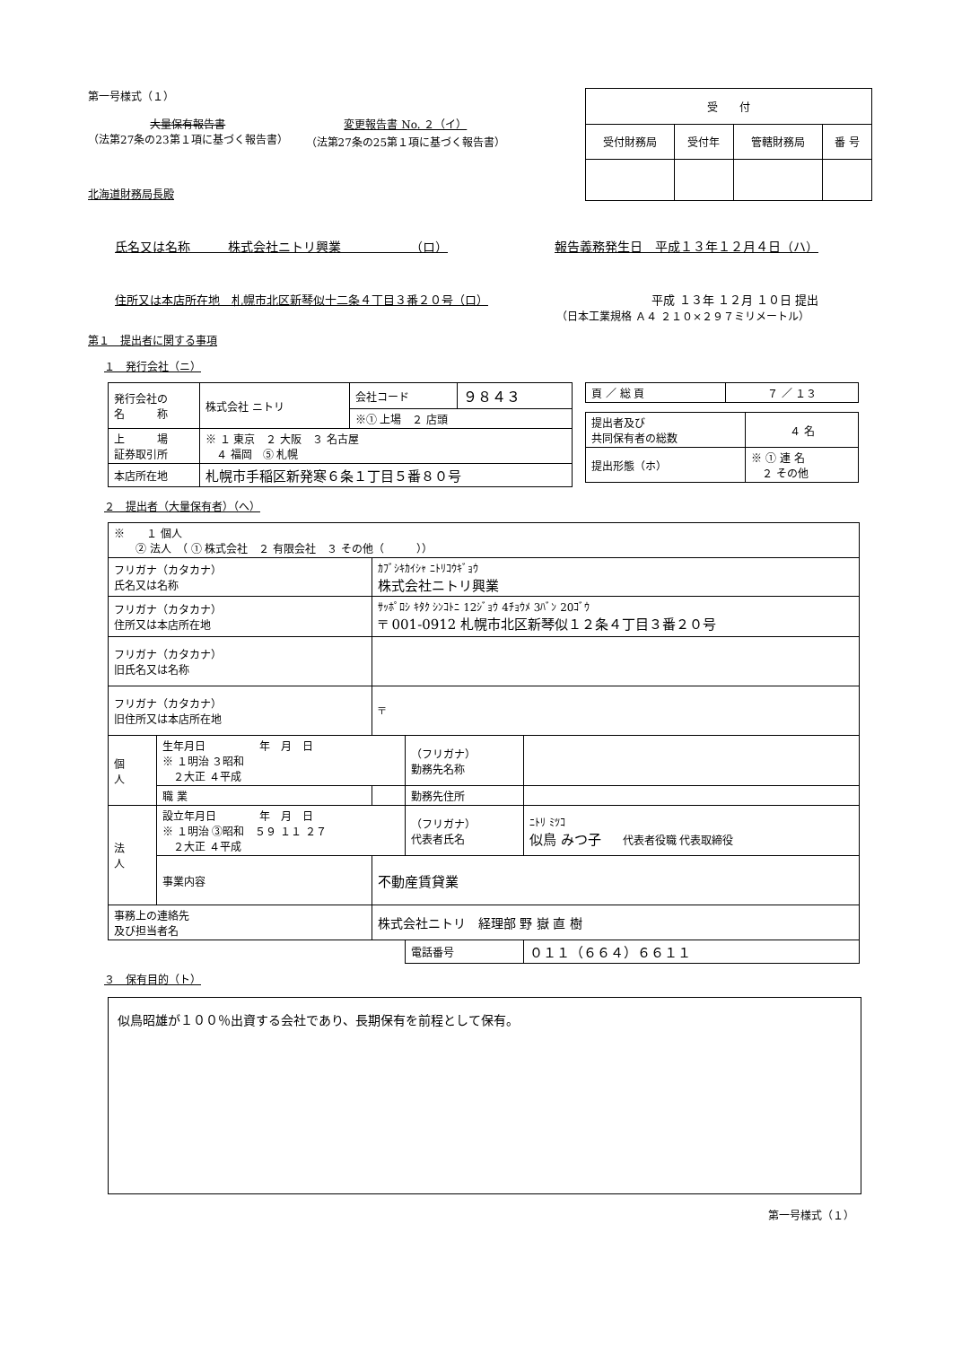第一号様式（１）
大量保有報告書
（法第27条の23第１項に基づく報告書）
変更報告書 No. ２（イ）
（法第27条の25第１項に基づく報告書）
北海道財務局長殿
| 受 付 | | | |
| --- | --- | --- | --- |
| 受付財務局 | 受付年 | 管轄財務局 | 番 号 |
氏名又は名称　　　株式会社ニトリ興業　　　　　　（ロ） 報告義務発生日　平成１３年１２月４日（ハ）
住所又は本店所在地　札幌市北区新琴似十二条４丁目３番２０号（ロ） 平成 １３年 １２月 １０日 提出
（日本工業規格 Ａ４ ２１０×２９７ミリメートル）
第１　提出者に関する事項
１　発行会社（ニ）
| 発行会社の 名 称 | 株式会社 ニトリ | 会社コード | ９８４３ |
| | | ※① 上場 ２ 店頭 | |
| 上 場 証券取引所 | ※ １ 東京 ２ 大阪 ３ 名古屋 ４ 福岡 ⑤ 札幌 | | |
| 本店所在地 | 札幌市手稲区新発寒６条１丁目５番８０号 | | |
| 頁 ／ 総 頁 | ７ ／ １３ |
| 提出者及び 共同保有者の総数 | ４ 名 |
| 提出形態（ホ） | ※ ① 連 名 ２ その他 |
２　提出者（大量保有者）（へ）
| ※ １ 個人 ② 法人 （ ① 株式会社 ２ 有限会社 ３ その他（ ）） | | | | |
| フリガナ（カタカナ） 氏名又は名称 | | ｶﾌﾞｼｷｶｲｼｬ ﾆﾄﾘｺｳｷﾞｮｳ 株式会社ニトリ興業 | | |
| フリガナ（カタカナ） 住所又は本店所在地 | | ｻｯﾎﾟﾛｼ ｷﾀｸ ｼﾝｺﾄﾆ 12ｼﾞｮｳ 4ﾁｮｳﾒ 3ﾊﾞﾝ 20ｺﾞｳ 〒 001-0912 札幌市北区新琴似１２条４丁目３番２０号 | | |
| フリガナ（カタカナ） 旧氏名又は名称 | | | | |
| フリガナ（カタカナ） 旧住所又は本店所在地 | | 〒 | | |
| 個 人 | 生年月日 年 月 日 ※ １明治 ３昭和 ２大正 ４平成 | | （フリガナ） 勤務先名称 | |
| | 職 業 | | 勤務先住所 | |
| 法 人 | 設立年月日 年 月 日 ※ １明治 ③昭和 ５９ １１ ２７ ２大正 ４平成 | | （フリガナ） 代表者氏名 | ﾆﾄﾘ ﾐﾂｺ 似鳥 みつ子 代表者役職 代表取締役 |
| | 事業内容 | 不動産賃貸業 | | |
| 事務上の連絡先 及び担当者名 | | 株式会社ニトリ 経理部 野 嶽 直 樹 | | |
| | | | 電話番号 | ０１１（６６４）６６１１ |
３　保有目的（ト）
似鳥昭雄が１００％出資する会社であり、長期保有を前程として保有。
第一号様式（１）